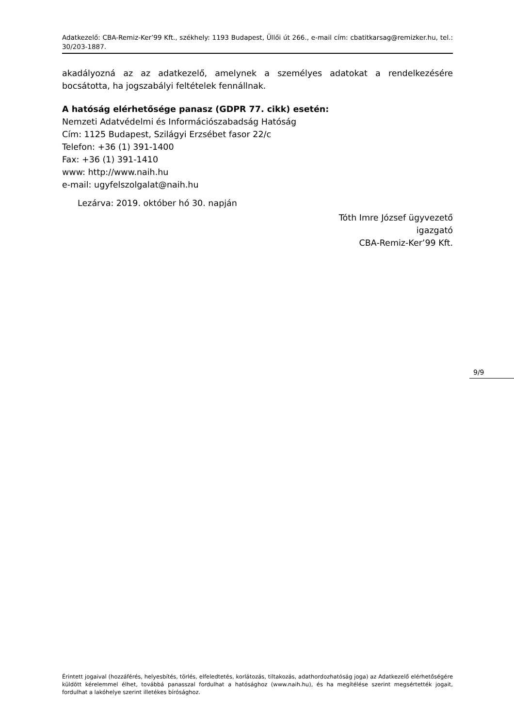Adatkezelő: CBA-Remiz-Ker’99 Kft., székhely: 1193 Budapest, Üllői út 266., e-mail cím: cbatitkarsag@remizker.hu, tel.: 30/203-1887.
akadályozná az az adatkezelő, amelynek a személyes adatokat a rendelkezésére bocsátotta, ha jogszabályi feltételek fennállnak.
A hatóság elérhetősége panasz (GDPR 77. cikk) esetén:
Nemzeti Adatvédelmi és Információszabadság Hatóság
Cím: 1125 Budapest, Szilágyi Erzsébet fasor 22/c
Telefon: +36 (1) 391-1400
Fax: +36 (1) 391-1410
www: http://www.naih.hu
e-mail: ugyfelszolgalat@naih.hu
Lezárva: 2019. október hó 30. napján
Tóth Imre József ügyvezető
igazgató
CBA-Remiz-Ker’99 Kft.
9/9
Érintett jogaival (hozzáférés, helyesbítés, törlés, elfeledtetés, korlátozás, tiltakozás, adathordozhatóság joga) az Adatkezelő elérhetőségére küldött kérelemmel élhet, továbbá panasszal fordulhat a hatósághoz (www.naih.hu), és ha megítélése szerint megsértették jogait, fordulhat a lakóhelye szerint illetékes bírósághoz.